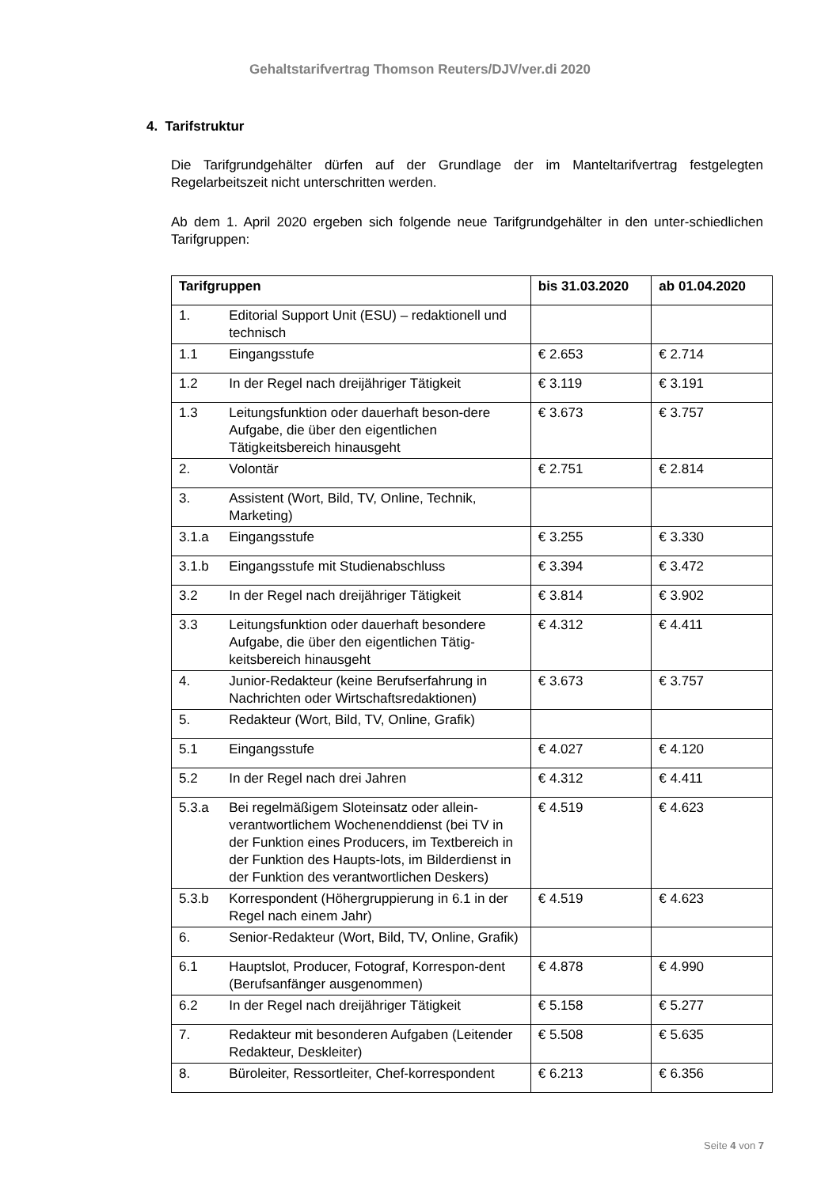Gehaltstarifvertrag Thomson Reuters/DJV/ver.di 2020
4. Tarifstruktur
Die Tarifgrundgehälter dürfen auf der Grundlage der im Manteltarifvertrag festgelegten Regelarbeitszeit nicht unterschritten werden.
Ab dem 1. April 2020 ergeben sich folgende neue Tarifgrundgehälter in den unter-schiedlichen Tarifgruppen:
| Tarifgruppen | | bis 31.03.2020 | ab 01.04.2020 |
| --- | --- | --- | --- |
| 1. | Editorial Support Unit (ESU) – redaktionell und technisch | | |
| 1.1 | Eingangsstufe | € 2.653 | € 2.714 |
| 1.2 | In der Regel nach dreijähriger Tätigkeit | € 3.119 | € 3.191 |
| 1.3 | Leitungsfunktion oder dauerhaft beson-dere Aufgabe, die über den eigentlichen Tätigkeitsbereich hinausgeht | € 3.673 | € 3.757 |
| 2. | Volontär | € 2.751 | € 2.814 |
| 3. | Assistent (Wort, Bild, TV, Online, Technik, Marketing) | | |
| 3.1.a | Eingangsstufe | € 3.255 | € 3.330 |
| 3.1.b | Eingangsstufe mit Studienabschluss | € 3.394 | € 3.472 |
| 3.2 | In der Regel nach dreijähriger Tätigkeit | € 3.814 | € 3.902 |
| 3.3 | Leitungsfunktion oder dauerhaft besondere Aufgabe, die über den eigentlichen Tätig-keitsbereich hinausgeht | € 4.312 | € 4.411 |
| 4. | Junior-Redakteur (keine Berufserfahrung in Nachrichten oder Wirtschaftsredaktionen) | € 3.673 | € 3.757 |
| 5. | Redakteur (Wort, Bild, TV, Online, Grafik) | | |
| 5.1 | Eingangsstufe | € 4.027 | € 4.120 |
| 5.2 | In der Regel nach drei Jahren | € 4.312 | € 4.411 |
| 5.3.a | Bei regelmäßigem Sloteinsatz oder allein-verantwortlichem Wochenenddienst (bei TV in der Funktion eines Producers, im Textbereich in der Funktion des Haupts-lots, im Bilderdienst in der Funktion des verantwortlichen Deskers) | € 4.519 | € 4.623 |
| 5.3.b | Korrespondent (Höhergruppierung in 6.1 in der Regel nach einem Jahr) | € 4.519 | € 4.623 |
| 6. | Senior-Redakteur (Wort, Bild, TV, Online, Grafik) | | |
| 6.1 | Hauptslot, Producer, Fotograf, Korrespon-dent (Berufsanfänger ausgenommen) | € 4.878 | € 4.990 |
| 6.2 | In der Regel nach dreijähriger Tätigkeit | € 5.158 | € 5.277 |
| 7. | Redakteur mit besonderen Aufgaben (Leitender Redakteur, Deskleiter) | € 5.508 | € 5.635 |
| 8. | Büroleiter, Ressortleiter, Chef-korrespondent | € 6.213 | € 6.356 |
Seite 4 von 7